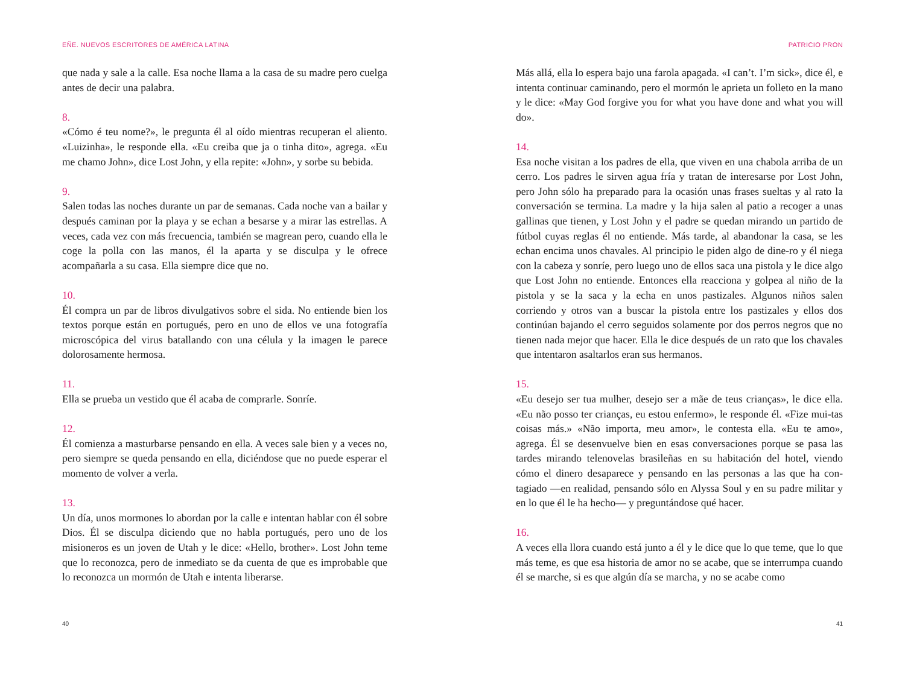EÑE. NUEVOS ESCRITORES DE AMÉRICA LATINA
que nada y sale a la calle. Esa noche llama a la casa de su madre pero cuelga antes de decir una palabra.
8.
«Cómo é teu nome?», le pregunta él al oído mientras recuperan el aliento. «Luizinha», le responde ella. «Eu creiba que ja o tinha dito», agrega. «Eu me chamo John», dice Lost John, y ella repite: «John», y sorbe su bebida.
9.
Salen todas las noches durante un par de semanas. Cada noche van a bailar y después caminan por la playa y se echan a besarse y a mirar las estrellas. A veces, cada vez con más frecuencia, también se magrean pero, cuando ella le coge la polla con las manos, él la aparta y se disculpa y le ofrece acompañarla a su casa. Ella siempre dice que no.
10.
Él compra un par de libros divulgativos sobre el sida. No entiende bien los textos porque están en portugués, pero en uno de ellos ve una fotografía microscópica del virus batallando con una célula y la imagen le parece dolorosamente hermosa.
11.
Ella se prueba un vestido que él acaba de comprarle. Sonríe.
12.
Él comienza a masturbarse pensando en ella. A veces sale bien y a veces no, pero siempre se queda pensando en ella, diciéndose que no puede esperar el momento de volver a verla.
13.
Un día, unos mormones lo abordan por la calle e intentan hablar con él sobre Dios. Él se disculpa diciendo que no habla portugués, pero uno de los misioneros es un joven de Utah y le dice: «Hello, brother». Lost John teme que lo reconozca, pero de inmediato se da cuenta de que es improbable que lo reconozca un mormón de Utah e intenta liberarse.
40
PATRICIO PRON
Más allá, ella lo espera bajo una farola apagada. «I can’t. I’m sick», dice él, e intenta continuar caminando, pero el mormón le aprieta un folleto en la mano y le dice: «May God forgive you for what you have done and what you will do».
14.
Esa noche visitan a los padres de ella, que viven en una chabola arriba de un cerro. Los padres le sirven agua fría y tratan de interesarse por Lost John, pero John sólo ha preparado para la ocasión unas frases sueltas y al rato la conversación se termina. La madre y la hija salen al patio a recoger a unas gallinas que tienen, y Lost John y el padre se quedan mirando un partido de fútbol cuyas reglas él no entiende. Más tarde, al abandonar la casa, se les echan encima unos chavales. Al principio le piden algo de dine-ro y él niega con la cabeza y sonríe, pero luego uno de ellos saca una pistola y le dice algo que Lost John no entiende. Entonces ella reacciona y golpea al niño de la pistola y se la saca y la echa en unos pastizales. Algunos niños salen corriendo y otros van a buscar la pistola entre los pastizales y ellos dos continúan bajando el cerro seguidos solamente por dos perros negros que no tienen nada mejor que hacer. Ella le dice después de un rato que los chavales que intentaron asaltarlos eran sus hermanos.
15.
«Eu desejo ser tua mulher, desejo ser a mãe de teus crianças», le dice ella. «Eu não posso ter crianças, eu estou enfermo», le responde él. «Fize mui-tas coisas más.» «Não importa, meu amor», le contesta ella. «Eu te amo», agrega. Él se desenvuelve bien en esas conversaciones porque se pasa las tardes mirando telenovelas brasileñas en su habitación del hotel, viendo cómo el dinero desaparece y pensando en las personas a las que ha con-tagiado —en realidad, pensando sólo en Alyssa Soul y en su padre militar y en lo que él le ha hecho— y preguntándose qué hacer.
16.
A veces ella llora cuando está junto a él y le dice que lo que teme, que lo que más teme, es que esa historia de amor no se acabe, que se interrumpa cuando él se marche, si es que algún día se marcha, y no se acabe como
41